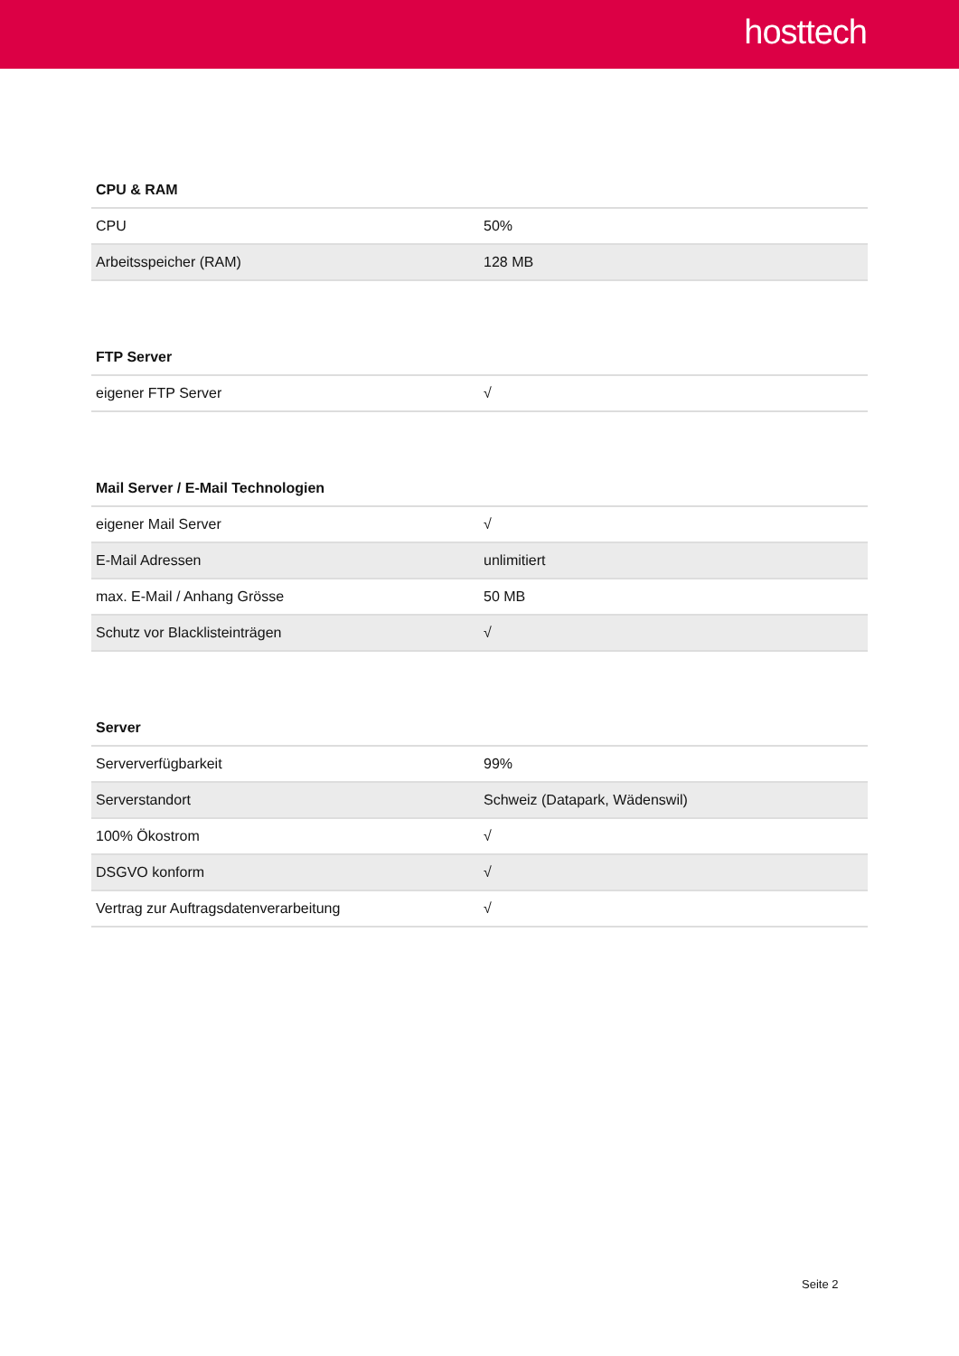hosttech
CPU & RAM
| CPU | 50% |
| Arbeitsspeicher (RAM) | 128 MB |
FTP Server
| eigener FTP Server | √ |
Mail Server / E-Mail Technologien
| eigener Mail Server | √ |
| E-Mail Adressen | unlimitiert |
| max. E-Mail / Anhang Grösse | 50 MB |
| Schutz vor Blacklisteinträgen | √ |
Server
| Serververfügbarkeit | 99% |
| Serverstandort | Schweiz (Datapark, Wädenswil) |
| 100% Ökostrom | √ |
| DSGVO konform | √ |
| Vertrag zur Auftragsdatenverarbeitung | √ |
Seite 2